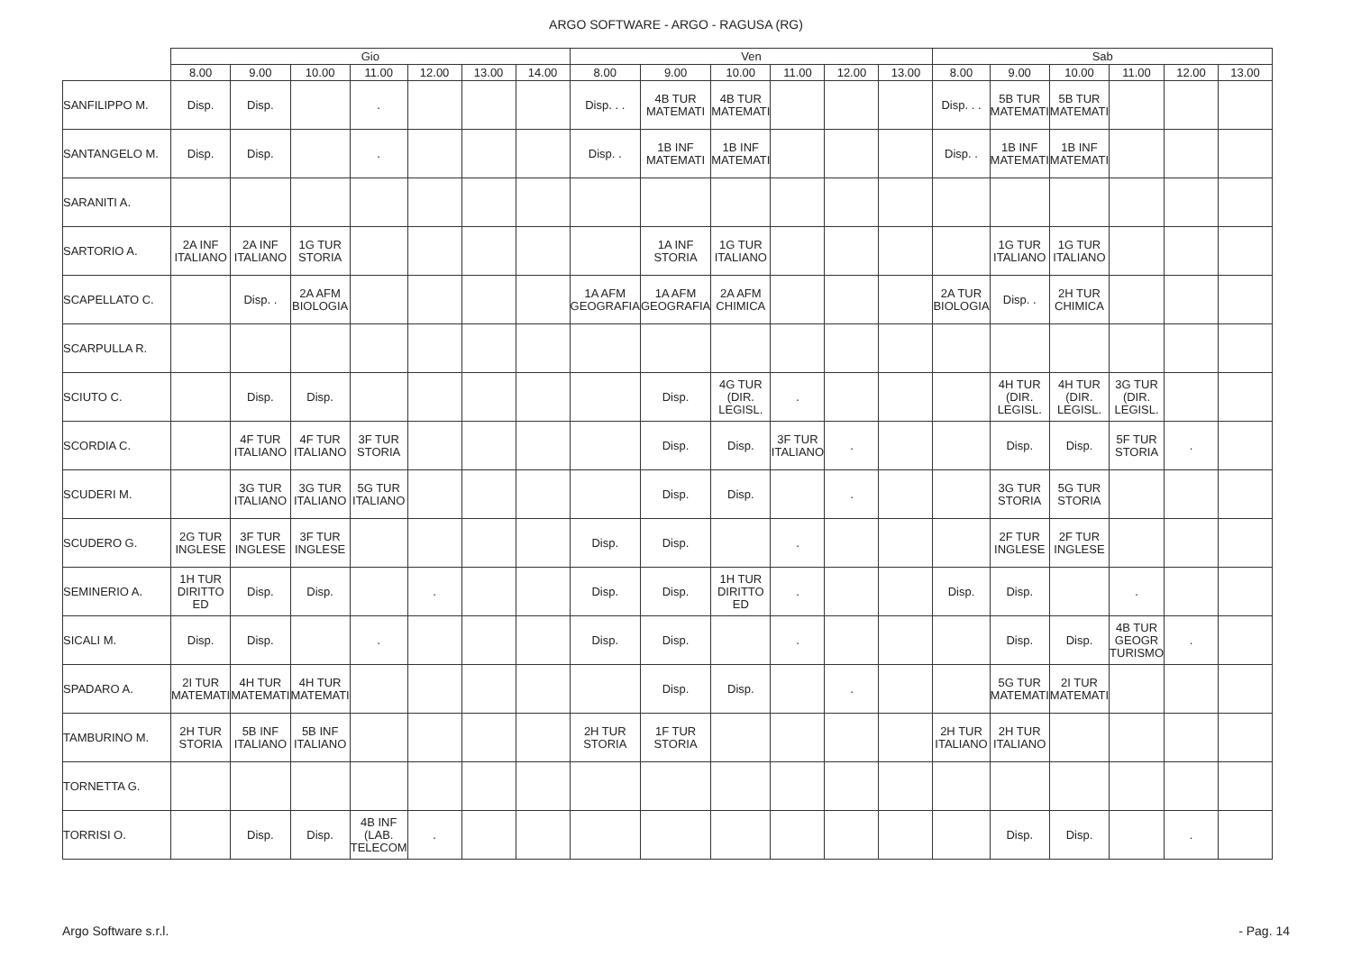ARGO SOFTWARE - ARGO - RAGUSA (RG)
| | Gio | | | | | | | Ven | | | | | | Sab | | | | | |
| --- | --- | --- | --- | --- | --- | --- | --- | --- | --- | --- | --- | --- | --- | --- | --- | --- | --- | --- | --- |
| | 8.00 | 9.00 | 10.00 | 11.00 | 12.00 | 13.00 | 14.00 | 8.00 | 9.00 | 10.00 | 11.00 | 12.00 | 13.00 | 8.00 | 9.00 | 10.00 | 11.00 | 12.00 | 13.00 |
| SANFILIPPO M. | Disp. | Disp. | | . | | | | Disp. . . | 4B TUR MATEMATI | 4B TUR MATEMATI | | | | Disp. . . | 5B TUR MATEMATI | 5B TUR MATEMATI | | | |
| SANTANGELO M. | Disp. | Disp. | | . | | | | Disp. . | 1B INF MATEMATI | 1B INF MATEMATI | | | | Disp. . | 1B INF MATEMATI | 1B INF MATEMATI | | | |
| SARANITI A. | | | | | | | | | | | | | | | | | | | |
| SARTORIO A. | 2A INF ITALIANO | 2A INF ITALIANO | 1G TUR STORIA | | | | | | 1A INF STORIA | 1G TUR ITALIANO | | | | | 1G TUR ITALIANO | 1G TUR ITALIANO | | | |
| SCAPELLATO C. | | Disp. . | 2A AFM BIOLOGIA | | | | | 1A AFM GEOGRAFIA | 1A AFM GEOGRAFIA | 2A AFM CHIMICA | | | | 2A TUR BIOLOGIA | Disp. . | 2H TUR CHIMICA | | | |
| SCARPULLA R. | | | | | | | | | | | | | | | | | | | |
| SCIUTO C. | | Disp. | Disp. | | | | | | Disp. | 4G TUR (DIR. LEGISL. | . | | | | 4H TUR (DIR. LEGISL. | 4H TUR (DIR. LEGISL. | 3G TUR (DIR. LEGISL. | | |
| SCORDIA C. | | 4F TUR ITALIANO | 4F TUR ITALIANO | 3F TUR STORIA | | | | | Disp. | Disp. | 3F TUR ITALIANO | . | | | Disp. | Disp. | 5F TUR STORIA | . | |
| SCUDERI M. | | 3G TUR ITALIANO | 3G TUR ITALIANO | 5G TUR ITALIANO | | | | | Disp. | Disp. | | . | | | 3G TUR STORIA | 5G TUR STORIA | | | |
| SCUDERO G. | 2G TUR INGLESE | 3F TUR INGLESE | 3F TUR INGLESE | | | | | Disp. | Disp. | | . | | | | 2F TUR INGLESE | 2F TUR INGLESE | | | |
| SEMINERIO A. | 1H TUR DIRITTO ED | Disp. | Disp. | | . | | | Disp. | Disp. | 1H TUR DIRITTO ED | . | | | Disp. | Disp. | | . | | |
| SICALI M. | Disp. | Disp. | | . | | | | Disp. | Disp. | | . | | | | Disp. | Disp. | 4B TUR GEOGR TURISMO | . | |
| SPADARO A. | 2I TUR MATEMATI | 4H TUR MATEMATI | 4H TUR MATEMATI | | | | | | Disp. | Disp. | | . | | | 5G TUR MATEMATI | 2I TUR MATEMATI | | | |
| TAMBURINO M. | 2H TUR STORIA | 5B INF ITALIANO | 5B INF ITALIANO | | | | | 2H TUR STORIA | 1F TUR STORIA | | | | | 2H TUR ITALIANO | 2H TUR ITALIANO | | | | |
| TORNETTA G. | | | | | | | | | | | | | | | | | | | |
| TORRISI O. | | Disp. | Disp. | 4B INF (LAB. TELECOM | . | | | | | | | | | | Disp. | Disp. | | . | |
Argo Software s.r.l. - Pag. 14